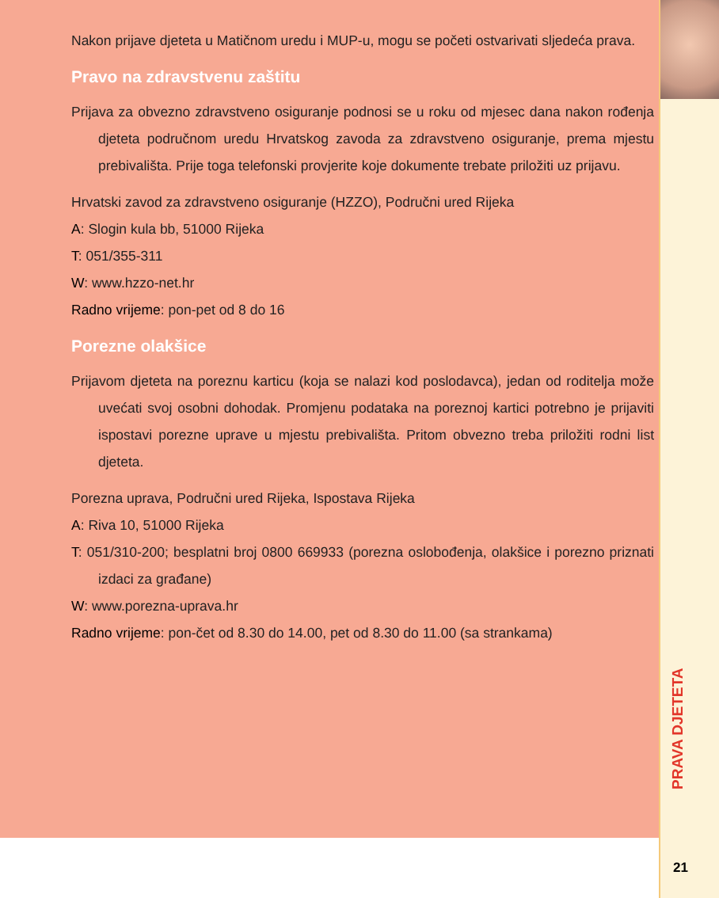Nakon prijave djeteta u Matičnom uredu i MUP-u, mogu se početi ostvarivati sljedeća prava.
Pravo na zdravstvenu zaštitu
Prijava za obvezno zdravstveno osiguranje podnosi se u roku od mjesec dana nakon rođenja djeteta područnom uredu Hrvatskog zavoda za zdravstveno osiguranje, prema mjestu prebivališta. Prije toga telefonski provjerite koje dokumente trebate priložiti uz prijavu.
Hrvatski zavod za zdravstveno osiguranje (HZZO), Područni ured Rijeka
A: Slogin kula bb, 51000 Rijeka
T: 051/355-311
W: www.hzzo-net.hr
Radno vrijeme: pon-pet od 8 do 16
Porezne olakšice
Prijavom djeteta na poreznu karticu (koja se nalazi kod poslodavca), jedan od roditelja može uvećati svoj osobni dohodak. Promjenu podataka na poreznoj kartici potrebno je prijaviti ispostavi porezne uprave u mjestu prebivališta. Pritom obvezno treba priložiti rodni list djeteta.
Porezna uprava, Područni ured Rijeka, Ispostava Rijeka
A: Riva 10, 51000 Rijeka
T: 051/310-200; besplatni broj 0800 669933 (porezna oslobođenja, olakšice i porezno priznati izdaci za građane)
W: www.porezna-uprava.hr
Radno vrijeme: pon-čet od 8.30 do 14.00, pet od 8.30 do 11.00 (sa strankama)
PRAVA DJETETA
21